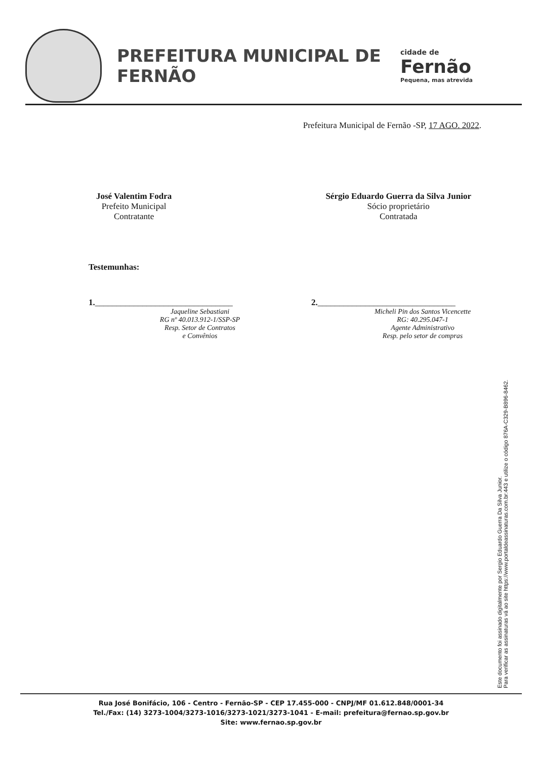PREFEITURA MUNICIPAL DE FERNÃO
cidade de
Fernão
Pequena, mas atrevida
Prefeitura Municipal de Fernão -SP, 17 AGO. 2022.
José Valentim Fodra
Prefeito Municipal
Contratante
Sérgio Eduardo Guerra da Silva Junior
Sócio proprietário
Contratada
Testemunhas:
1.________________________________
Jaqueline Sebastiani
RG nº 40.013.912-1/SSP-SP
Resp. Setor de Contratos
e Convênios
2.________________________________
Micheli Pin dos Santos Vicencette
RG: 40.295.047-1
Agente Administrativo
Resp. pelo setor de compras
Este documento foi assinado digitalmente por Sergio Eduardo Guerra Da Silva Junior.
Para verificar as assinaturas vá ao site https://www.portaldeassinaturas.com.br:443 e utilize o código 876A-C329-B896-8462.
Rua José Bonifácio, 106 - Centro - Fernão-SP - CEP 17.455-000 - CNPJ/MF 01.612.848/0001-34
Tel./Fax: (14) 3273-1004/3273-1016/3273-1021/3273-1041 - E-mail: prefeitura@fernao.sp.gov.br
Site: www.fernao.sp.gov.br